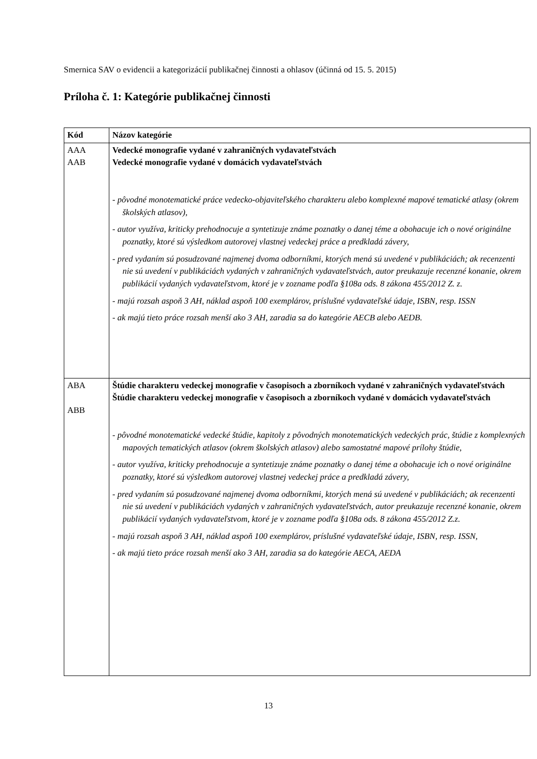Smernica SAV o evidencii a kategorizácií publikačnej činnosti a ohlasov (účinná od 15. 5. 2015)
Príloha č. 1: Kategórie publikačnej činnosti
| Kód | Názov kategórie |
| --- | --- |
| AAA AAB | Vedecké monografie vydané v zahraničných vydavateľstvách Vedecké monografie vydané v domácich vydavateľstvách - pôvodné monotematické práce vedecko-objaviteľského charakteru alebo komplexné mapové tematické atlasy (okrem školských atlasov), - autor využíva, kriticky prehodnocuje a syntetizuje známe poznatky o danej téme a obohacuje ich o nové originálne poznatky, ktoré sú výsledkom autorovej vlastnej vedeckej práce a predkladá závery, - pred vydaním sú posudzované najmenej dvoma odborníkmi, ktorých mená sú uvedené v publikáciách; ak recenzenti nie sú uvedení v publikáciách vydaných v zahraničných vydavateľstvách, autor preukazuje recenzné konanie, okrem publikácií vydaných vydavateľstvom, ktoré je v zozname podľa §108a ods. 8 zákona 455/2012 Z. z. - majú rozsah aspoň 3 AH, náklad aspoň 100 exemplárov, príslušné vydavateľské údaje, ISBN, resp. ISSN - ak majú tieto práce rozsah menší ako 3 AH, zaradia sa do kategórie AECB alebo AEDB. |
| ABA ABB | Štúdie charakteru vedeckej monografie v časopisoch a zborníkoch vydané v zahraničných vydavateľstvách Štúdie charakteru vedeckej monografie v časopisoch a zborníkoch vydané v domácich vydavateľstvách - pôvodné monotematické vedecké štúdie, kapitoly z pôvodných monotematických vedeckých prác, štúdie z komplexných mapových tematických atlasov (okrem školských atlasov) alebo samostatné mapové prílohy štúdie, - autor využíva, kriticky prehodnocuje a syntetizuje známe poznatky o danej téme a obohacuje ich o nové originálne poznatky, ktoré sú výsledkom autorovej vlastnej vedeckej práce a predkladá závery, - pred vydaním sú posudzované najmenej dvoma odborníkmi, ktorých mená sú uvedené v publikáciách; ak recenzenti nie sú uvedení v publikáciách vydaných v zahraničných vydavateľstvách, autor preukazuje recenzné konanie, okrem publikácií vydaných vydavateľstvom, ktoré je v zozname podľa §108a ods. 8 zákona 455/2012 Z.z. - majú rozsah aspoň 3 AH, náklad aspoň 100 exemplárov, príslušné vydavateľské údaje, ISBN, resp. ISSN, - ak majú tieto práce rozsah menší ako 3 AH, zaradia sa do kategórie AECA, AEDA |
13